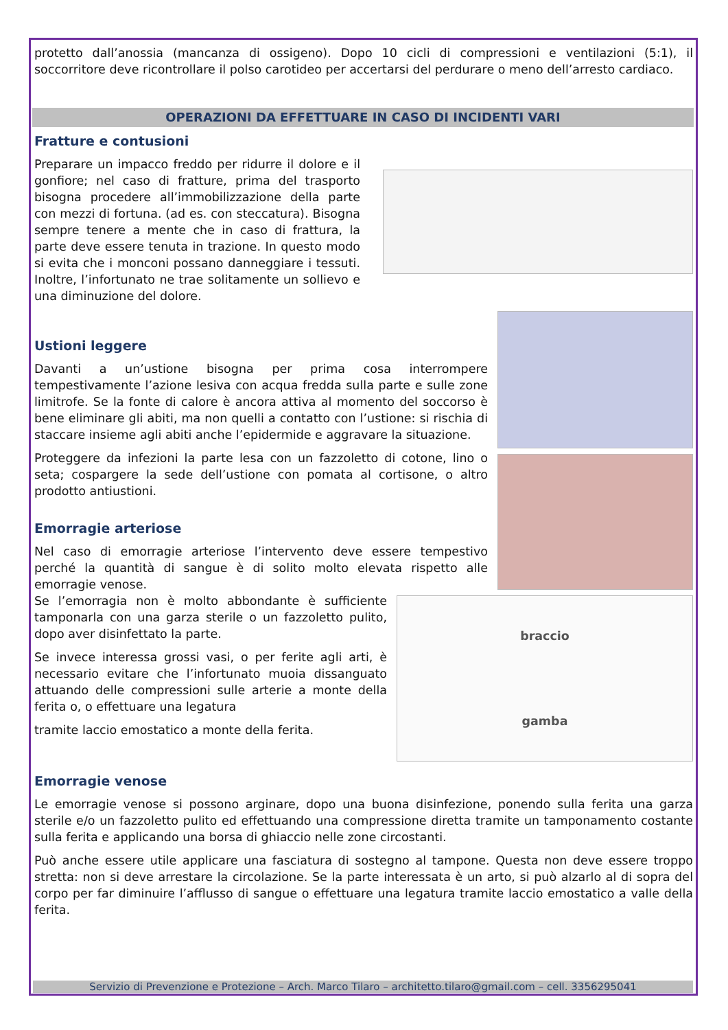protetto dall’anossia (mancanza di ossigeno). Dopo 10 cicli di compressioni e ventilazioni (5:1), il soccorritore deve ricontrollare il polso carotideo per accertarsi del perdurare o meno dell’arresto cardiaco.
OPERAZIONI DA EFFETTUARE IN CASO DI INCIDENTI VARI
Fratture e contusioni
Preparare un impacco freddo per ridurre il dolore e il gonfiore; nel caso di fratture, prima del trasporto bisogna procedere all’immobilizzazione della parte con mezzi di fortuna. (ad es. con steccatura). Bisogna sempre tenere a mente che in caso di frattura, la parte deve essere tenuta in trazione. In questo modo si evita che i monconi possano danneggiare i tessuti. Inoltre, l’infortunato ne trae solitamente un sollievo e una diminuzione del dolore.
Ustioni leggere
Davanti a un’ustione bisogna per prima cosa interrompere tempestivamente l’azione lesiva con acqua fredda sulla parte e sulle zone limitrofe. Se la fonte di calore è ancora attiva al momento del soccorso è bene eliminare gli abiti, ma non quelli a contatto con l’ustione: si rischia di staccare insieme agli abiti anche l’epidermide e aggravare la situazione.
Proteggere da infezioni la parte lesa con un fazzoletto di cotone, lino o seta; cospargere la sede dell’ustione con pomata al cortisone, o altro prodotto antiustioni.
Emorragie arteriose
Nel caso di emorragie arteriose l’intervento deve essere tempestivo perché la quantità di sangue è di solito molto elevata rispetto alle emorragie venose.
braccio
gamba
Se l’emorragia non è molto abbondante è sufficiente tamponarla con una garza sterile o un fazzoletto pulito, dopo aver disinfettato la parte.
Se invece interessa grossi vasi, o per ferite agli arti, è necessario evitare che l’infortunato muoia dissanguato attuando delle compressioni sulle arterie a monte della ferita o, o effettuare una legatura
tramite laccio emostatico a monte della ferita.
Emorragie venose
Le emorragie venose si possono arginare, dopo una buona disinfezione, ponendo sulla ferita una garza sterile e/o un fazzoletto pulito ed effettuando una compressione diretta tramite un tamponamento costante sulla ferita e applicando una borsa di ghiaccio nelle zone circostanti.
Può anche essere utile applicare una fasciatura di sostegno al tampone. Questa non deve essere troppo stretta: non si deve arrestare la circolazione. Se la parte interessata è un arto, si può alzarlo al di sopra del corpo per far diminuire l’afflusso di sangue o effettuare una legatura tramite laccio emostatico a valle della ferita.
Servizio di Prevenzione e Protezione – Arch. Marco Tilaro – architetto.tilaro@gmail.com – cell. 3356295041